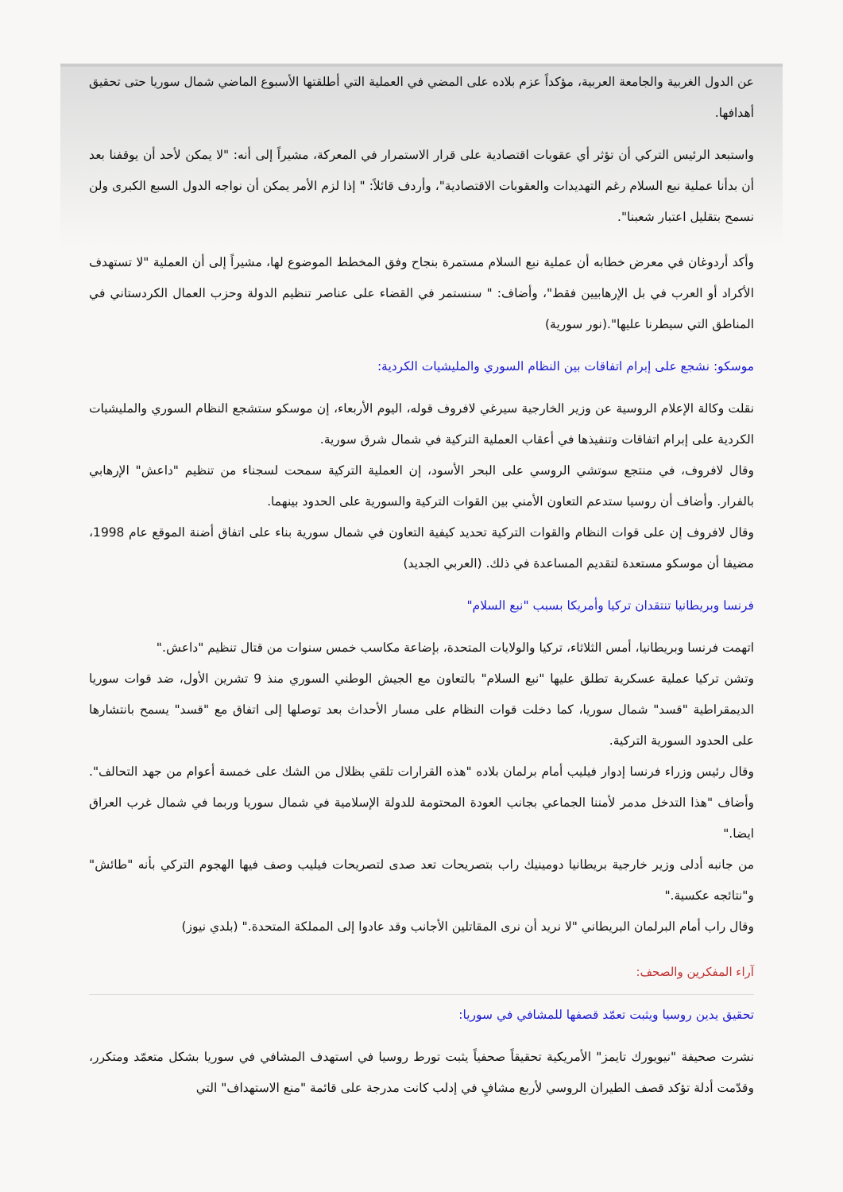عن الدول الغربية والجامعة العربية، مؤكداً عزم بلاده على المضي في العملية التي أطلقتها الأسبوع الماضي شمال سوريا حتى تحقيق أهدافها.
واستبعد الرئيس التركي أن تؤثر أي عقوبات اقتصادية على قرار الاستمرار في المعركة، مشيراً إلى أنه: "لا يمكن لأحد أن يوقفنا بعد أن بدأنا عملية نبع السلام رغم التهديدات والعقوبات الاقتصادية"، وأردف قائلاً: " إذا لزم الأمر يمكن أن نواجه الدول السبع الكبرى ولن نسمح بتقليل اعتبار شعبنا".
وأكد أردوغان في معرض خطابه أن عملية نبع السلام مستمرة بنجاح وفق المخطط الموضوع لها، مشيراً إلى أن العملية "لا تستهدف الأكراد أو العرب في بل الإرهابيين فقط"، وأضاف: " سنستمر في القضاء على عناصر تنظيم الدولة وحزب العمال الكردستاني في المناطق التي سيطرنا عليها".(نور سورية)
موسكو: نشجع على إبرام اتفاقات بين النظام السوري والمليشيات الكردية:
نقلت وكالة الإعلام الروسية عن وزير الخارجية سيرغي لافروف قوله، اليوم الأربعاء، إن موسكو ستشجع النظام السوري والمليشيات الكردية على إبرام اتفاقات وتنفيذها في أعقاب العملية التركية في شمال شرق سورية.
وقال لافروف، في منتجع سوتشي الروسي على البحر الأسود، إن العملية التركية سمحت لسجناء من تنظيم "داعش" الإرهابي بالفرار. وأضاف أن روسيا ستدعم التعاون الأمني بين القوات التركية والسورية على الحدود بينهما.
وقال لافروف إن على قوات النظام والقوات التركية تحديد كيفية التعاون في شمال سورية بناء على اتفاق أضنة الموقع عام 1998، مضيفا أن موسكو مستعدة لتقديم المساعدة في ذلك. (العربي الجديد)
فرنسا وبريطانيا تنتقدان تركيا وأمريكا بسبب "نبع السلام"
اتهمت فرنسا وبريطانيا، أمس الثلاثاء، تركيا والولايات المتحدة، بإضاعة مكاسب خمس سنوات من قتال تنظيم "داعش."
وتشن تركيا عملية عسكرية تطلق عليها "نبع السلام" بالتعاون مع الجيش الوطني السوري منذ 9 تشرين الأول، ضد قوات سوريا الديمقراطية "قسد" شمال سوريا، كما دخلت قوات النظام على مسار الأحداث بعد توصلها إلى اتفاق مع "قسد" يسمح بانتشارها على الحدود السورية التركية.
وقال رئيس وزراء فرنسا إدوار فيليب أمام برلمان بلاده "هذه القرارات تلقي بظلال من الشك على خمسة أعوام من جهد التحالف". وأضاف "هذا التدخل مدمر لأمننا الجماعي بجانب العودة المحتومة للدولة الإسلامية في شمال سوريا وربما في شمال غرب العراق ايضا."
من جانبه أدلى وزير خارجية بريطانيا دومينيك راب بتصريحات تعد صدى لتصريحات فيليب وصف فيها الهجوم التركي بأنه "طائش" و"نتائجه عكسية."
وقال راب أمام البرلمان البريطاني "لا نريد أن نرى المقاتلين الأجانب وقد عادوا إلى المملكة المتحدة." (بلدي نيوز)
آراء المفكرين والصحف:
تحقيق يدين روسيا ويثبت تعمّد قصفها للمشافي في سوريا:
نشرت صحيفة "نيويورك تايمز" الأمريكية تحقيقاً صحفياً يثبت تورط روسيا في استهدف المشافي في سوريا بشكل متعمّد ومتكرر، وقدّمت أدلة تؤكد قصف الطيران الروسي لأربع مشافٍ في إدلب كانت مدرجة على قائمة "منع الاستهداف" التي